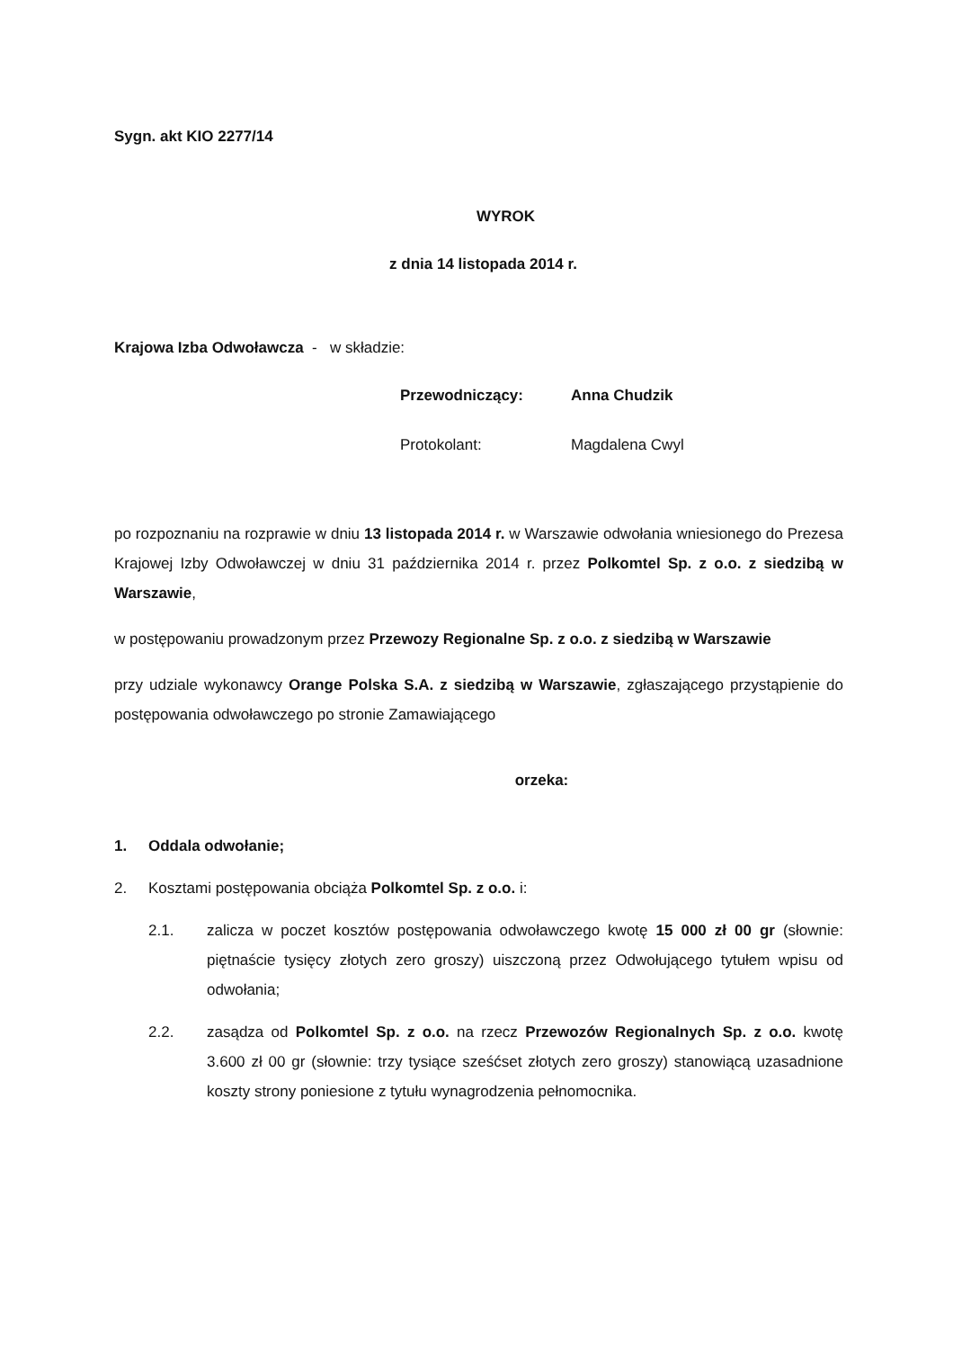Sygn. akt KIO 2277/14
WYROK
z dnia 14 listopada 2014 r.
Krajowa Izba Odwoławcza - w składzie:
Przewodniczący: Anna Chudzik
Protokolant: Magdalena Cwyl
po rozpoznaniu na rozprawie w dniu 13 listopada 2014 r. w Warszawie odwołania wniesionego do Prezesa Krajowej Izby Odwoławczej w dniu 31 października 2014 r. przez Polkomtel Sp. z o.o. z siedzibą w Warszawie,
w postępowaniu prowadzonym przez Przewozy Regionalne Sp. z o.o. z siedzibą w Warszawie
przy udziale wykonawcy Orange Polska S.A. z siedzibą w Warszawie, zgłaszającego przystąpienie do postępowania odwoławczego po stronie Zamawiającego
orzeka:
1. Oddala odwołanie;
2. Kosztami postępowania obciąża Polkomtel Sp. z o.o. i:
2.1. zalicza w poczet kosztów postępowania odwoławczego kwotę 15 000 zł 00 gr (słownie: piętnaście tysięcy złotych zero groszy) uiszczoną przez Odwołującego tytułem wpisu od odwołania;
2.2. zasądza od Polkomtel Sp. z o.o. na rzecz Przewozów Regionalnych Sp. z o.o. kwotę 3.600 zł 00 gr (słownie: trzy tysiące sześćset złotych zero groszy) stanowiącą uzasadnione koszty strony poniesione z tytułu wynagrodzenia pełnomocnika.